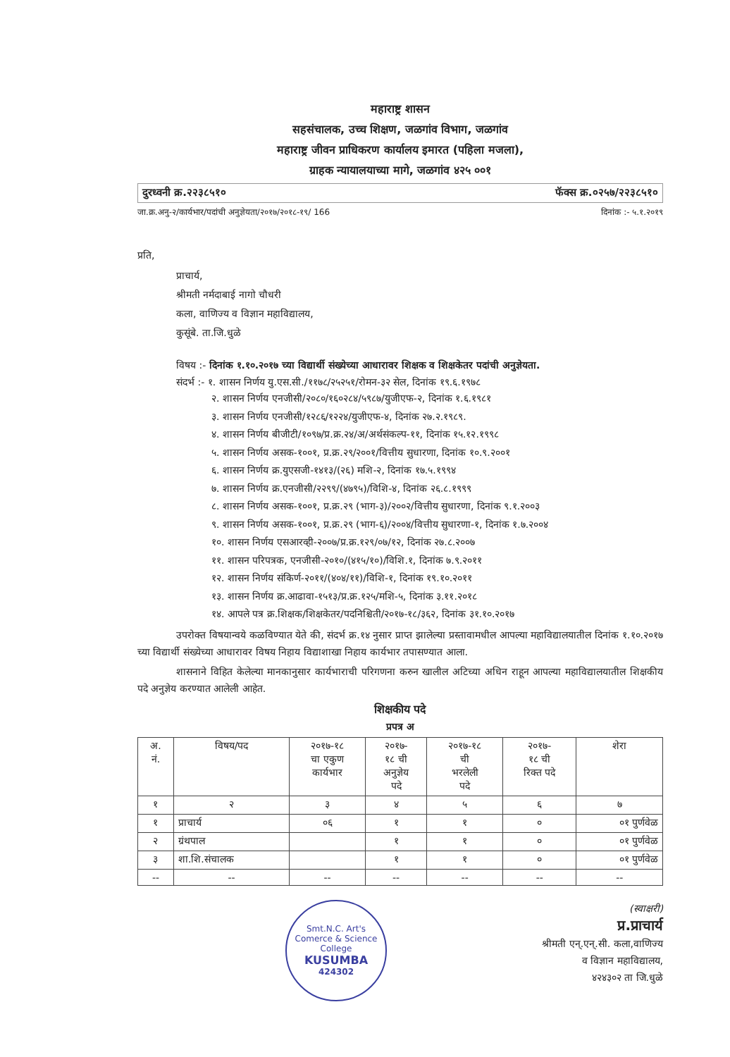महाराष्ट्र शासन
सहसंचालक, उच्च शिक्षण, जळगांव विभाग, जळगांव
महाराष्ट्र जीवन प्राधिकरण कार्यालय इमारत (पहिला मजला),
ग्राहक न्यायालयाच्या मागे, जळगांव ४२५ ००१
दुरध्वनी क्र.२२३८५१० फॅक्स क्र.०२५७/२२३८५१०
जा.क्र.अनु-२/कार्यभार/पदांची अनुज्ञेयता/२०१७/२०१८-१९/ 166 दिनांक :- ५.१.२०१९
प्रति,
प्राचार्य,
श्रीमती नर्मदाबाई नागो चौधरी
कला, वाणिज्य व विज्ञान महाविद्यालय,
कुसूंबे. ता.जि.धुळे
विषय :- दिनांक १.१०.२०१७ च्या विद्यार्थी संख्येच्या आधारावर शिक्षक व शिक्षकेतर पदांची अनुज्ञेयता.
संदर्भ :- १. शासन निर्णय यु.एस.सी./११७८/२५२५१/रोमन-३२ सेल, दिनांक १९.६.१९७८
२. शासन निर्णय एनजीसी/२०८०/१६०२८४/५९८७/युजीएफ-२, दिनांक १.६.१९८१
३. शासन निर्णय एनजीसी/१२८६/१२२४/युजीएफ-४, दिनांक २७.२.१९८९.
४. शासन निर्णय बीजीटी/१०९७/प्र.क्र.२४/अ/अर्थसंकल्प-११, दिनांक १५.१२.१९९८
५. शासन निर्णय असक-१००१, प्र.क्र.२९/२००१/वित्तीय सुधारणा, दिनांक १०.९.२००१
६. शासन निर्णय क्र.युएसजी-१४१३/(२६) मशि-२, दिनांक १७.५.१९९४
७. शासन निर्णय क्र.एनजीसी/२२९९/(४७९५)/विशि-४, दिनांक २६.८.१९९९
८. शासन निर्णय असक-१००१, प्र.क्र.२९ (भाग-३)/२००२/वित्तीय सुधारणा, दिनांक ९.१.२००३
९. शासन निर्णय असक-१००१, प्र.क्र.२९ (भाग-६)/२००४/वित्तीय सुधारणा-१, दिनांक १.७.२००४
१०. शासन निर्णय एसआरव्ही-२००७/प्र.क्र.१२९/०७/१२, दिनांक २७.८.२००७
११. शासन परिपत्रक, एनजीसी-२०१०/(४१५/१०)/विशि.१, दिनांक ७.९.२०११
१२. शासन निर्णय संकिर्ण-२०११/(४०४/११)/विशि-१, दिनांक १९.१०.२०११
१३. शासन निर्णय क्र.आढावा-१५१३/प्र.क्र.१२५/मशि-५, दिनांक ३.११.२०१८
१४. आपले पत्र क्र.शिक्षक/शिक्षकेतर/पदनिश्चिती/२०१७-१८/३६२, दिनांक ३१.१०.२०१७
उपरोक्त विषयान्वये कळविण्यात येते की, संदर्भ क्र.१४ नुसार प्राप्त झालेल्या प्रस्तावामधील आपल्या महाविद्यालयातील दिनांक १.१०.२०१७ च्या विद्यार्थी संख्येच्या आधारावर विषय निहाय विद्याशाखा निहाय कार्यभार तपासण्यात आला.
शासनाने विहित केलेल्या मानकानुसार कार्यभाराची परिगणना करुन खालील अटिच्या अधिन राहून आपल्या महाविद्यालयातील शिक्षकीय पदे अनुज्ञेय करण्यात आलेली आहेत.
शिक्षकीय पदे
प्रपत्र अ
| अ. नं. | विषय/पद | २०१७-१८ चा एकुण कार्यभार | २०१७- १८ ची अनुज्ञेय पदे | २०१७-१८ ची भरलेली पदे | २०१७- १८ ची रिक्त पदे | शेरा |
| --- | --- | --- | --- | --- | --- | --- |
| १ | २ | ३ | ४ | ५ | ६ | ७ |
| १ | प्राचार्य | ०६ | १ | १ | ० | ०१ पुर्णवेळ |
| २ | ग्रंथपाल | | १ | १ | ० | ०१ पुर्णवेळ |
| ३ | शा.शि.संचालक | | १ | १ | ० | ०१ पुर्णवेळ |
| -- | -- | -- | -- | -- | -- | -- |
Smt.N.C. Art's Comerce & Science College
KUSUMBA
424302
(स्वाक्षरी)
प्र.प्राचार्य
श्रीमती एन्.एन्.सी. कला,वाणिज्य
व विज्ञान महाविद्यालय,
४२४३०२ ता जि.धुळे